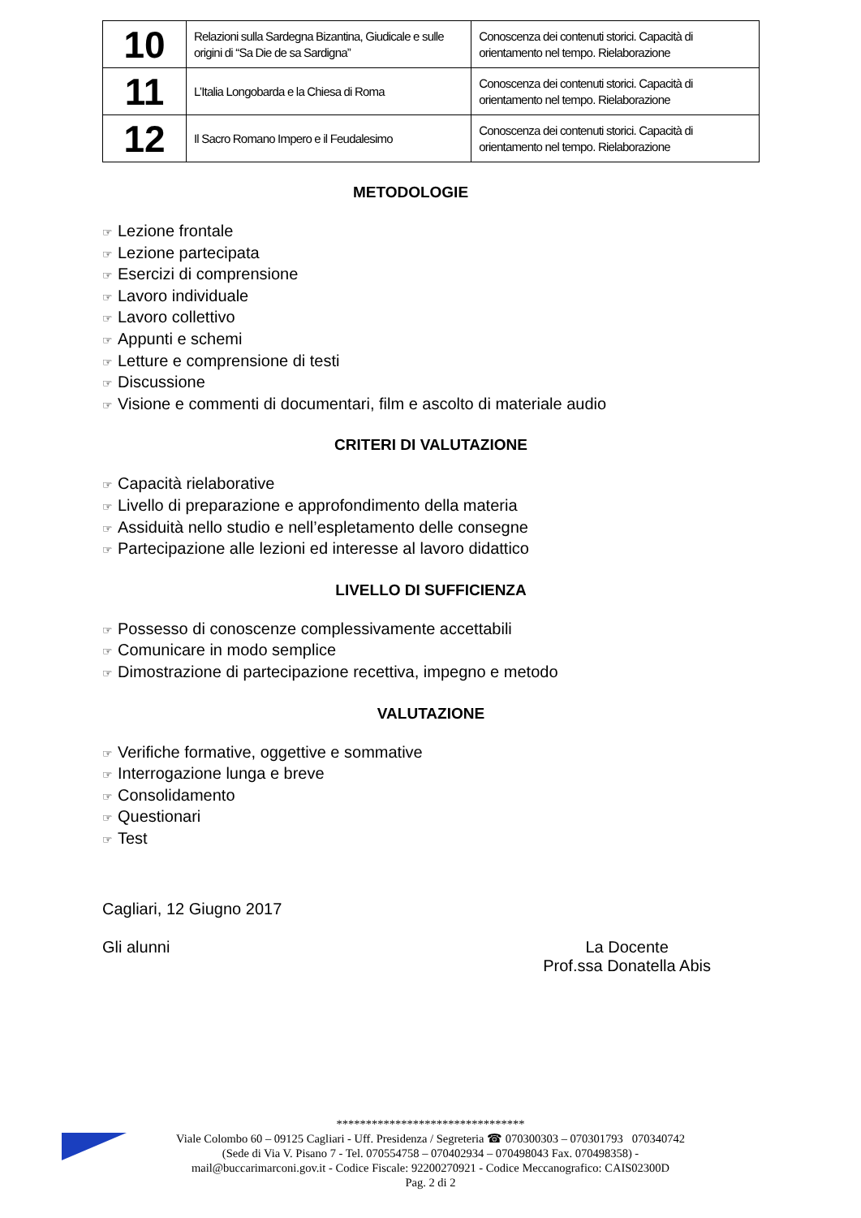| 10 | Relazioni sulla Sardegna Bizantina, Giudicale e sulle origini di “Sa Die de sa Sardigna” | Conoscenza dei contenuti storici. Capacità di orientamento nel tempo. Rielaborazione |
| 11 | L’Italia Longobarda e la Chiesa di Roma | Conoscenza dei contenuti storici. Capacità di orientamento nel tempo. Rielaborazione |
| 12 | Il Sacro Romano Impero e il Feudalesimo | Conoscenza dei contenuti storici. Capacità di orientamento nel tempo. Rielaborazione |
METODOLOGIE
☞ Lezione frontale
☞ Lezione partecipata
☞ Esercizi di comprensione
☞ Lavoro individuale
☞ Lavoro collettivo
☞ Appunti e schemi
☞ Letture e comprensione di testi
☞ Discussione
☞ Visione e commenti di documentari, film e ascolto di materiale audio
CRITERI DI VALUTAZIONE
☞ Capacità rielaborative
☞ Livello di preparazione e approfondimento della materia
☞ Assiduità nello studio e nell’espletamento delle consegne
☞ Partecipazione alle lezioni ed interesse al lavoro didattico
LIVELLO DI SUFFICIENZA
☞ Possesso di conoscenze complessivamente accettabili
☞ Comunicare in modo semplice
☞ Dimostrazione di partecipazione recettiva, impegno e metodo
VALUTAZIONE
☞ Verifiche formative, oggettive e sommative
☞ Interrogazione lunga e breve
☞ Consolidamento
☞ Questionari
☞ Test
Cagliari, 12 Giugno 2017
Gli alunni La Docente
Prof.ssa Donatella Abis
********************************
Viale Colombo 60 – 09125 Cagliari - Uff. Presidenza / Segreteria ☎ 070300303 – 070301793 070340742
(Sede di Via V. Pisano 7 - Tel. 070554758 – 070402934 – 070498043 Fax. 070498358) -
mail@buccarimarconi.gov.it - Codice Fiscale: 92200270921 - Codice Meccanografico: CAIS02300D
Pag. 2 di 2